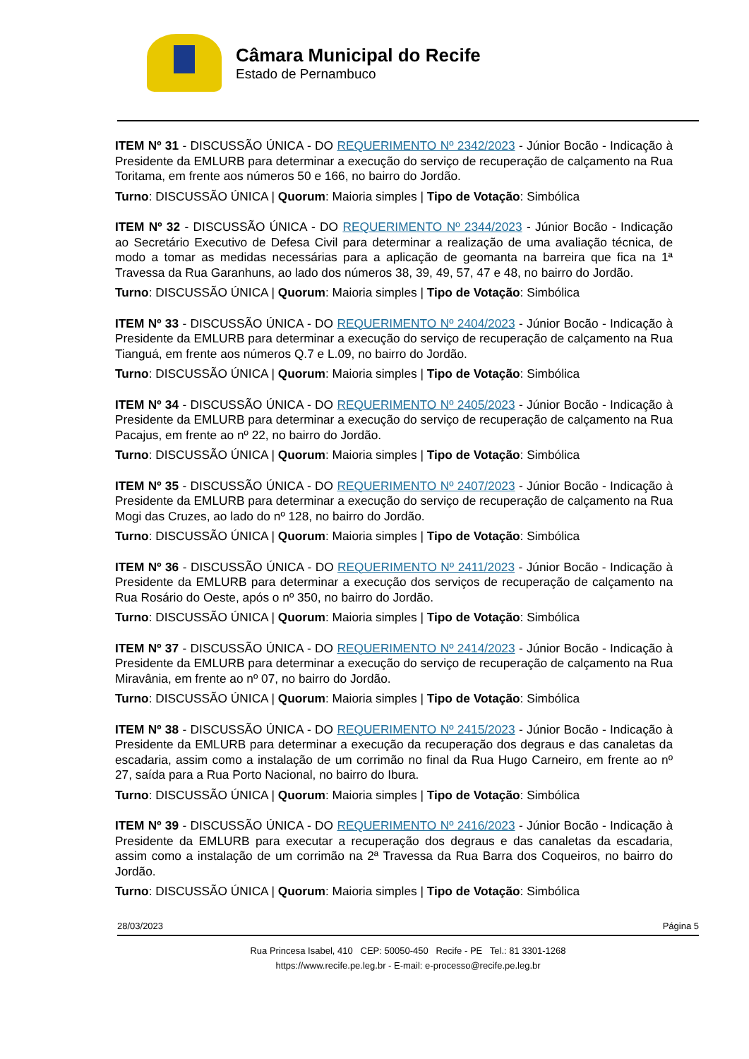Câmara Municipal do Recife
Estado de Pernambuco
ITEM Nº 31 - DISCUSSÃO ÚNICA - DO REQUERIMENTO Nº 2342/2023 - Júnior Bocão - Indicação à Presidente da EMLURB para determinar a execução do serviço de recuperação de calçamento na Rua Toritama, em frente aos números 50 e 166, no bairro do Jordão.
Turno: DISCUSSÃO ÚNICA | Quorum: Maioria simples | Tipo de Votação: Simbólica
ITEM Nº 32 - DISCUSSÃO ÚNICA - DO REQUERIMENTO Nº 2344/2023 - Júnior Bocão - Indicação ao Secretário Executivo de Defesa Civil para determinar a realização de uma avaliação técnica, de modo a tomar as medidas necessárias para a aplicação de geomanta na barreira que fica na 1ª Travessa da Rua Garanhuns, ao lado dos números 38, 39, 49, 57, 47 e 48, no bairro do Jordão.
Turno: DISCUSSÃO ÚNICA | Quorum: Maioria simples | Tipo de Votação: Simbólica
ITEM Nº 33 - DISCUSSÃO ÚNICA - DO REQUERIMENTO Nº 2404/2023 - Júnior Bocão - Indicação à Presidente da EMLURB para determinar a execução do serviço de recuperação de calçamento na Rua Tianguá, em frente aos números Q.7 e L.09, no bairro do Jordão.
Turno: DISCUSSÃO ÚNICA | Quorum: Maioria simples | Tipo de Votação: Simbólica
ITEM Nº 34 - DISCUSSÃO ÚNICA - DO REQUERIMENTO Nº 2405/2023 - Júnior Bocão - Indicação à Presidente da EMLURB para determinar a execução do serviço de recuperação de calçamento na Rua Pacajus, em frente ao nº 22, no bairro do Jordão.
Turno: DISCUSSÃO ÚNICA | Quorum: Maioria simples | Tipo de Votação: Simbólica
ITEM Nº 35 - DISCUSSÃO ÚNICA - DO REQUERIMENTO Nº 2407/2023 - Júnior Bocão - Indicação à Presidente da EMLURB para determinar a execução do serviço de recuperação de calçamento na Rua Mogi das Cruzes, ao lado do nº 128, no bairro do Jordão.
Turno: DISCUSSÃO ÚNICA | Quorum: Maioria simples | Tipo de Votação: Simbólica
ITEM Nº 36 - DISCUSSÃO ÚNICA - DO REQUERIMENTO Nº 2411/2023 - Júnior Bocão - Indicação à Presidente da EMLURB para determinar a execução dos serviços de recuperação de calçamento na Rua Rosário do Oeste, após o nº 350, no bairro do Jordão.
Turno: DISCUSSÃO ÚNICA | Quorum: Maioria simples | Tipo de Votação: Simbólica
ITEM Nº 37 - DISCUSSÃO ÚNICA - DO REQUERIMENTO Nº 2414/2023 - Júnior Bocão - Indicação à Presidente da EMLURB para determinar a execução do serviço de recuperação de calçamento na Rua Miravânia, em frente ao nº 07, no bairro do Jordão.
Turno: DISCUSSÃO ÚNICA | Quorum: Maioria simples | Tipo de Votação: Simbólica
ITEM Nº 38 - DISCUSSÃO ÚNICA - DO REQUERIMENTO Nº 2415/2023 - Júnior Bocão - Indicação à Presidente da EMLURB para determinar a execução da recuperação dos degraus e das canaletas da escadaria, assim como a instalação de um corrimão no final da Rua Hugo Carneiro, em frente ao nº 27, saída para a Rua Porto Nacional, no bairro do Ibura.
Turno: DISCUSSÃO ÚNICA | Quorum: Maioria simples | Tipo de Votação: Simbólica
ITEM Nº 39 - DISCUSSÃO ÚNICA - DO REQUERIMENTO Nº 2416/2023 - Júnior Bocão - Indicação à Presidente da EMLURB para executar a recuperação dos degraus e das canaletas da escadaria, assim como a instalação de um corrimão na 2ª Travessa da Rua Barra dos Coqueiros, no bairro do Jordão.
Turno: DISCUSSÃO ÚNICA | Quorum: Maioria simples | Tipo de Votação: Simbólica
28/03/2023 Página 5
Rua Princesa Isabel, 410 CEP: 50050-450 Recife - PE Tel.: 81 3301-1268
https://www.recife.pe.leg.br - E-mail: e-processo@recife.pe.leg.br